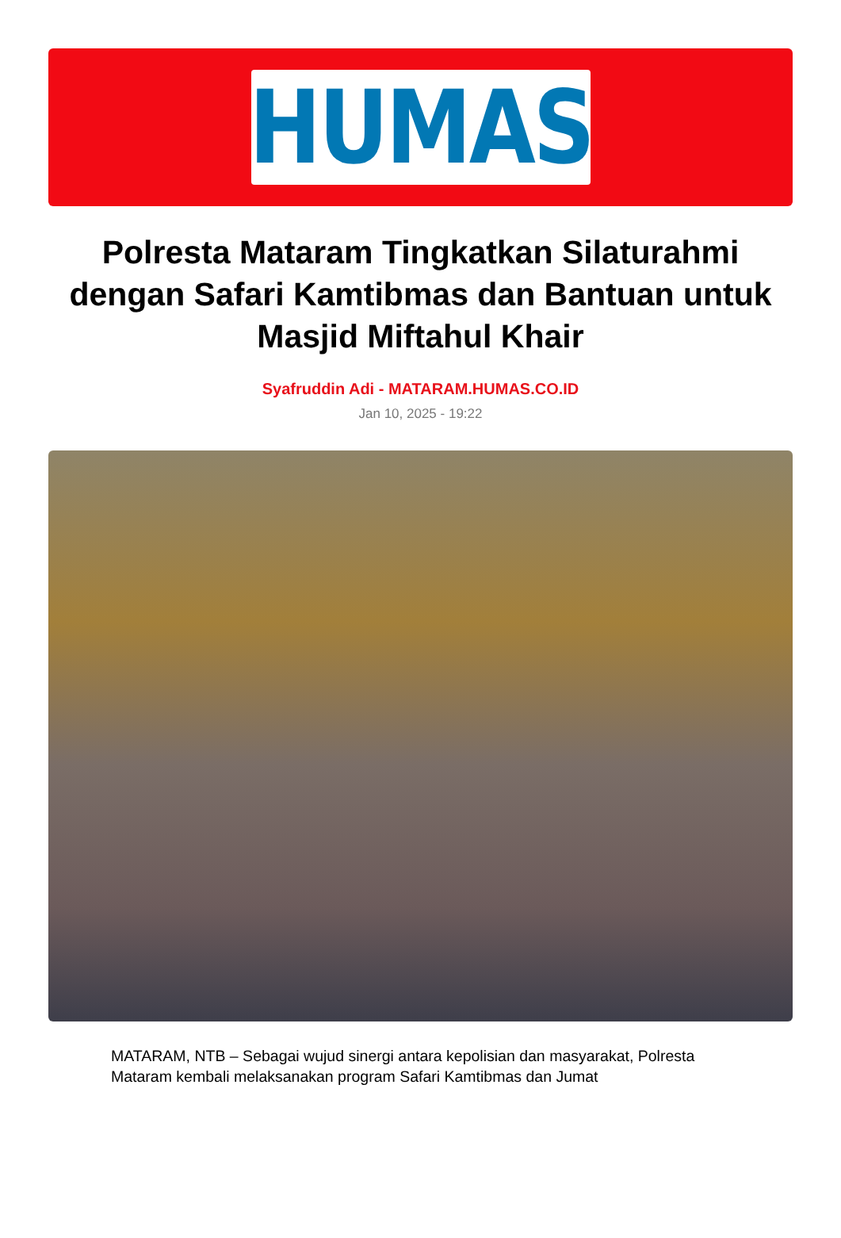HUMAS
Polresta Mataram Tingkatkan Silaturahmi dengan Safari Kamtibmas dan Bantuan untuk Masjid Miftahul Khair
Syafruddin Adi - MATARAM.HUMAS.CO.ID
Jan 10, 2025 - 19:22
MATARAM, NTB – Sebagai wujud sinergi antara kepolisian dan masyarakat, Polresta Mataram kembali melaksanakan program Safari Kamtibmas dan Jumat